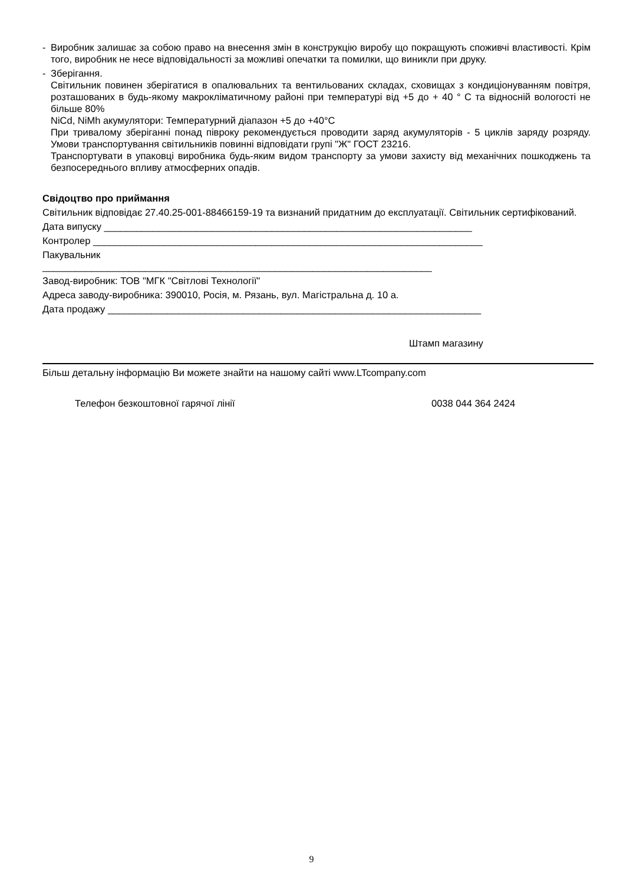- Виробник залишає за собою право на внесення змін в конструкцію виробу що покращують споживчі властивості. Крім того, виробник не несе відповідальності за можливі опечатки та помилки, що виникли при друку.
- Зберігання.
Світильник повинен зберігатися в опалювальних та вентильованих складах, сховищах з кондиціонуванням повітря, розташованих в будь-якому макрокліматичному районі при температурі від +5 до + 40 ° С та відносній вологості не більше 80%
NiCd, NiMh акумулятори: Температурний діапазон +5 до +40°С
При тривалому зберіганні понад півроку рекомендується проводити заряд акумуляторів - 5 циклів заряду розряду. Умови транспортування світильників повинні відповідати групі "Ж" ГОСТ 23216.
Транспортувати в упаковці виробника будь-яким видом транспорту за умови захисту від механічних пошкоджень та безпосереднього впливу атмосферних опадів.
Свідоцтво про приймання
Світильник відповідає 27.40.25-001-88466159-19 та визнаний придатним до експлуатації. Світильник сертифікований.
Дата випуску ____________________________________________________________________
Контролер ________________________________________________________________________
Пакувальник
________________________________________________________________________
Завод-виробник: ТОВ "МГК "Світлові Технології"
Адреса заводу-виробника: 390010, Росія, м. Рязань, вул. Магістральна д. 10 а.
Дата продажу _____________________________________________________________________
Штамп магазину
Більш детальну інформацію Ви можете знайти на нашому сайті www.LTcompany.com
Телефон безкоштовної гарячої лінії 0038 044 364 2424
9